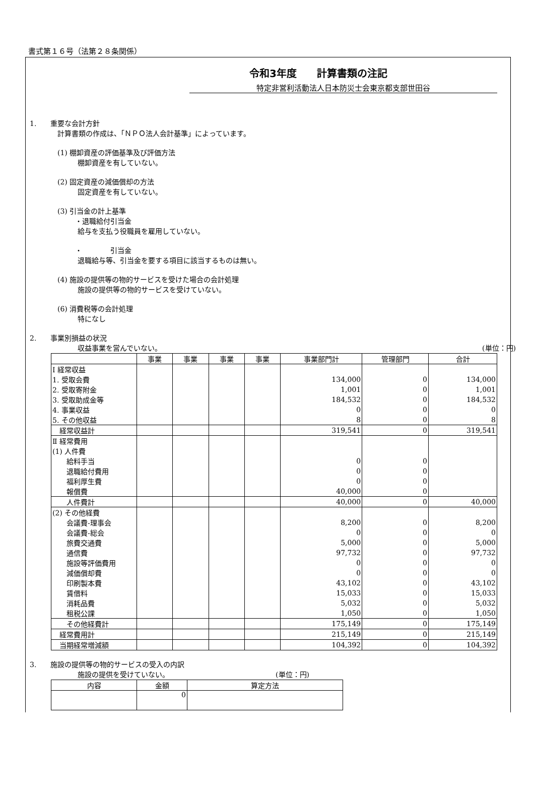書式第１６号（法第２８条関係）
令和3年度　　計算書類の注記
特定非営利活動法人日本防災士会東京都支部世田谷
1.　　重要な会計方針
計算書類の作成は、「ＮＰＯ法人会計基準」によっています。
(1) 棚卸資産の評価基準及び評価方法
棚卸資産を有していない。
(2) 固定資産の減価償却の方法
固定資産を有していない。
(3) 引当金の計上基準
・退職給付引当金
給与を支払う役職員を雇用していない。
・　　　　引当金
退職給与等、引当金を要する項目に該当するものは無い。
(4) 施設の提供等の物的サービスを受けた場合の会計処理
施設の提供等の物的サービスを受けていない。
(6) 消費税等の会計処理
特になし
2.　　事業別損益の状況
収益事業を営んでいない。 (単位：円)
| | 事業 | 事業 | 事業 | 事業 | 事業部門計 | 管理部門 | 合計 |
| --- | --- | --- | --- | --- | --- | --- | --- |
| Ⅰ 経常収益 | | | | | | | |
| 1. 受取会費 | | | | | 134,000 | 0 | 134,000 |
| 2. 受取寄附金 | | | | | 1,001 | 0 | 1,001 |
| 3. 受取助成金等 | | | | | 184,532 | 0 | 184,532 |
| 4. 事業収益 | | | | | 0 | 0 | 0 |
| 5. その他収益 | | | | | 8 | 0 | 8 |
| 経常収益計 | | | | | 319,541 | 0 | 319,541 |
| Ⅱ 経常費用 | | | | | | | |
| (1) 人件費 | | | | | | | |
| 給料手当 | | | | | 0 | 0 | |
| 退職給付費用 | | | | | 0 | 0 | |
| 福利厚生費 | | | | | 0 | 0 | |
| 報償費 | | | | | 40,000 | 0 | |
| 人件費計 | | | | | 40,000 | 0 | 40,000 |
| (2) その他経費 | | | | | | | |
| 会議費-理事会 | | | | | 8,200 | 0 | 8,200 |
| 会議費-総会 | | | | | 0 | 0 | 0 |
| 旅費交通費 | | | | | 5,000 | 0 | 5,000 |
| 通信費 | | | | | 97,732 | 0 | 97,732 |
| 施設等評価費用 | | | | | 0 | 0 | 0 |
| 減価償却費 | | | | | 0 | 0 | 0 |
| 印刷製本費 | | | | | 43,102 | 0 | 43,102 |
| 賃借料 | | | | | 15,033 | 0 | 15,033 |
| 消耗品費 | | | | | 5,032 | 0 | 5,032 |
| 租税公課 | | | | | 1,050 | 0 | 1,050 |
| その他経費計 | | | | | 175,149 | 0 | 175,149 |
| 経常費用計 | | | | | 215,149 | 0 | 215,149 |
| 当期経常増減額 | | | | | 104,392 | 0 | 104,392 |
3.　　施設の提供等の物的サービスの受入の内訳
施設の提供を受けていない。 (単位：円)
| 内容 | 金額 | 算定方法 |
| --- | --- | --- |
| | 0 | |